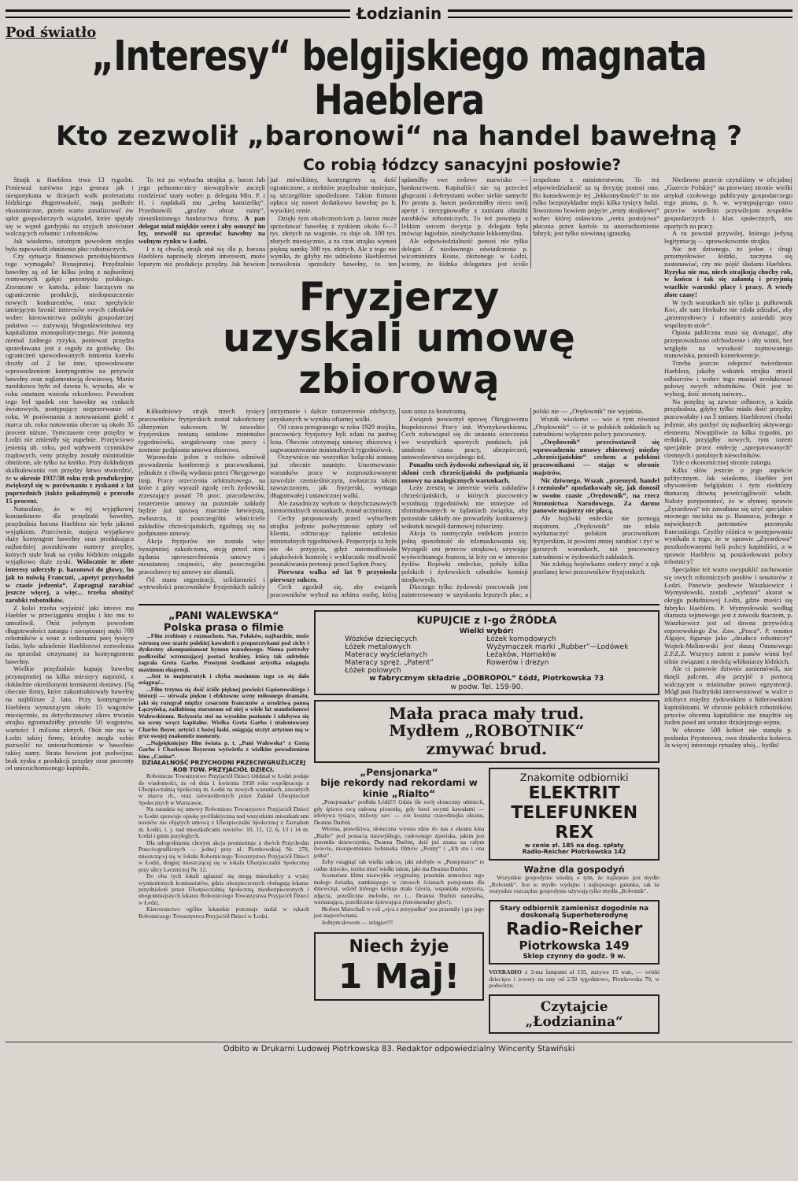Łodzianin
Pod światło
„Interesy“ belgijskiego magnata Haeblera
Kto zezwolił „baronowi“ na handel bawełną ?
Co robią łódzcy sanacyjni posłowie?
Strajk u Haeblera trwa 13 tygodni. Ponieważ zarówno jego geneza jak i niespotykana w dziejach walk proletariatu łódzkiego długotrwałość, mają podłoże ekonomiczne, przeto warto zanalizować ów splot gospodarczych wiązadeł, które spętały się w węzeł gardyjski na szyjach sześciuset walczących robotnic i robotników.
Jak wiadomo, istotnym powodem strajku była zapowiedź obniżenia płac robotniczych.
Czy sytuacja finansowa przedsiębiorstwa tego wymagała? Bynajmniej. Przędzalnie bawełny są od lat kilku jedną z najbardziej rentownych gałęzi przemysłu polskiego. Zrzeszone w kartelu, pilnie baczącym na ograniczenie produkcji, niedopuszczenie nowych konkurentów, oraz sprężyście umiejącym bronić interesów swych członków wobec kierownictwa polityki gospodarczej państwa — zażywają błogosławieństwa ery kapitalizmu monopolistycznego. Nie ponoszą niemal żadnego ryzyka, ponieważ przędza sprzedawana jest z reguły za gotówkę. Do ograniczeń spowodowanych istnienia kartelu doszły od 2 lat inne, spowodowane wprowadzeniem kontyngentów na przywóz bawełny oraz reglamentacją dewizową. Marża zarobkowa była od dawna b. wysoka, ale w roku ostatnim wzrosła rekordowo. Powodem tego był spadek cen bawełny na rynkach światowych, postępujący nieprzerwanie od roku. W porównaniu z notowaniami giełd z marca ub. roku notowania obecne są około 35 procent niższe. Tymczasem ceny przędzy w Łodzi nie zmieniły się zupełnie. Przejściowo jesienią ub. roku, pod wpływem czynników rządowych, ceny przędzy zostały minimalnie obniżone, ale tylko na krótko. Przy dokładnym skalkulowaniu cen przędzy łatwo stwierdzić, że w okresie 1937/38 roku zysk produkcyjny zwiększył się w porównaniu z zyskami z lat poprzednich (także pokaźnymi) o przeszło 15 procent.
Naturalnie, że w tej wyjątkowej koniunkturze dla przędzalń bawełny, przędzalnia barona Haeblera nie była jakimś wyjątkiem. Przeciwnie, mająca wyjątkowo duży kontyngent bawełny oraz produkująca najbardziej poszukiwane numery przędzy, których stale brak na rynku łódzkim osiągała wyjątkowo duże zyski. Widocznie te złote interesy uderzyły p. baronowi do głowy, bo jak to mówią Francuzi, „apetyt przychodzi w czasie jedzenia“. Zapragnął zarabiać jeszcze więcej, a więc... trzeba obniżyć zarobki robotników.
Z kolei trzeba wyjaśnić jaki interes ma Haebler w przeciąganiu strajku i kto mu to umożliwił. Otóż jedynym powodem długotrwałości zatargu i nieopisanej męki 700 robotników a wraz z rodzinami parę tysięcy ludzi, było udzielenie Haeblerowi zezwolenia na sprzedaż otrzymanej za kontyngentem bawełny.
Wielkie przędzalnie kupują bawełnę przynajmniej na kilka miesięcy naprzód, z dokładnie określonymi terminami dostawy. (Są obecnie firmy, które zakontraktowały bawełnę na najbliższe 2 lata. Przy kontyngencie Haeblera wynoszącym około 15 wagonów miesięcznie, za dotychczasowy okres trwania strajku zgromadziłby przeszło 50 wagonów, wartości 1 miliona złotych. Otóż nie ma w Łodzi takiej firmy, któraby mogła sobie pozwolić na unieruchomienie w bawełnie takiej sumy. Strata bowiem jest podwójna: brak zysku z produkcji przędzy oraz procenty od unieruchomionego kapitału.
To też po wybuchu strajku p. baron lub jego pełnomocnicy niewątpliwie zaczęli rozdzierać szaty wobec p. delegata Min. P. i H. i napłakali mu „pełną kamizelkę“. Przedstawili „groźny obraz ruiny“, nieuniknionego bankructwa firmy. A pan delegat miał miękkie serce i aby osuszyć im łzy, zezwolił na sprzedać bawełny na wolnym rynku w Łodzi.
I z tą chwilą strajk stał się dla p. barona Haeblera naprawdę złotym interesem, może lepszym niż produkcja przędzy. Jak bowiem już mówiliśmy, kontyngenty są dość ograniczone, a niektóre przędzalnie mniejsze, są szczególnie upośledzone. Takim firmom opłaca się nawet dodatkowo bawełnę po b. wysokiej cenie.
Dzięki tym okolicznościom p. baron może sprzedawać bawełnę z zyskiem około 6—7 tys. złotych na wagonie, co daje ok. 100 tys. złotych miesięcznie, a za czas strajku wynosi piękną sumkę 300 tys. złotych. Ale z tego nie wynika, że gdyby nie udzielono Haeblerowi zezwolenia sprzedaży bawełny, to ten splamiłby swe rodowe nazwisko — bankructwem. Kapitaliści nie są przecież głupcami i defetystami wobec siebie samych! Po prostu p. baron poskromiłby nieco swój apetyt i zrezygnowałby z zamiaru obniżki zarobków robotniczych. To też powzięta z lekkim sercem decyzja p. delegata była mówiąc łagodnie, niesłychanie lekkomyślna.
Ale odpowiedzialność ponosi nie tylko delegat. Z niedawnego oświadczenia p. wiceministra Rosse, złożonego w Łodzi, wiemy, że łódzka delegatura jest ściśle zespolona z ministerstwem. To też odpowiedzialność za tą decyzję ponosi ono. Bo konsekwencje tej „lekkomyślności“ to nie tylko bezprzykładne męki kilka tysięcy ludzi. Stworzono bowiem pojęcie „renty strajkowej“ wobec której osławiona „renta postojowa“ płacona przez kartele za unieruchomienie fabryk; jest tylko niewinną igraszką.
Fryzjerzy
uzyskali umowę zbiorową
Kilkudniowy strajk trzech tysięcy pracowników fryzjerskich został zakończony olbrzymim sukcesem. W zawodzie fryzjerskim zostaną ustalone minimalne tygodniówki, uregulowany czas pracy i zostanie podpisana umowa zbiorowa.
Wprawdzie jeden z cechów odmówił prowadzenia konferencji z pracownikami, jednakże z chwilą wydania przez Okręgowego Insp. Pracy orzeczenia arbitrażowego, na które z góry wyraził zgodę cech żydowski, zrzeszający ponad 70 proc. pracodawców, roszerzenie umowy na pozostałe zakłady będzie już sprawą znacznie łatwiejszą, zwłaszcza, iż poszczególni właściciele zakładów chrześcijańskich, zgadzają się na podpisanie umowy.
Akcja fryzjerów nie została więc bynajmniej zakończona, stoją przed nimi żądania upowszechnienia umowy i nieustannej czujności, aby poszczególni pracodawcy tej umowy nie złamali.
Od stanu organizacji, solidarności i wytrwałości pracowników fryzjerskich zależy utrzymanie i dalsze rozszerzenie zdobyczy, uzyskanych w wyniku ofiarnej walki.
Od czasu przegranego w roku 1929 strajku, pracownicy fryzjerscy byli zdani na pastwę losu. Obecnie otrzymają umowę zbiorową i zagwarantowanie minimalnych tygodniówek.
Oczywiście nie wszystkie bolączki zostaną już obecnie usunięte. Unormowanie warunków pracy w rozproszkowanym zawodzie rzemieślniczym, zwłaszcza takim zawszczonym, jak fryzjerski, wymaga długotrwałej i ustawicznej walki.
Ale zasadniczy wyłom w dotychczasowych nienormalnych stosunkach, został uczyniony.
Cechy proponowały przed wybuchem strajku jedynie podwyższenie opłaty od klienta, odrzucając żądanie ustalenia minimalnych tygodniówek. Propozycja ta była nie do przyjęcia, gdyż uniemożliwiała jakąkolwiek kontrolę i wykluczała możliwość poszukiwania pretensji przed Sądem Pracy.
Pierwsza walka od lat 9 przyniosła pierwszy sukces.
Cech zgodził się, aby związek pracowników wybrał na arbitra osobę, którą sam uzna za bezstronną.
Związek powierzył sprawę Okręgowemu Inspektorowi Pracy inż. Wyrzykowskiemu. Cech zobowiązał się do uznania orzeczenia we wszystkich spornych punktach, jak ustalenie czasu pracy, ubezpieczeń, ustawodawstwa socjalnego itd.
Ponadto cech żydowski zobowiązał się, iż skłoni cech chrześcijański do podpisania umowy na analogicznych warunkach.
Leży zresztą w interesie wielu zakładów chrześcijańskich, u których pracownicy wyrabiają tygodniówki nie mniejsze od sformułowanych w żądaniach związku, aby pozostałe zakłady nie prowadziły konkurencji wskutek nawpół darmowej robocizny.
Akcja ta nastręczyła endekom jeszcze jedną sposobność do zdemaskowania się. Wystąpili oni przeciw strajkowi, używając wyświchtanego frazesu, iż leży on w interesie żydów. Bojówki endeckie, pobiły kilku polskich i żydowskich członków komisji strajkowych.
Dlaczego tylko żydowski pracownik jest zainteresowany w uzyskaniu lepszych płac, a polski nie — „Orędownik“ nie wyjaśnia.
Wszak wiadomo — wie o tym również „Orędownik“ — iż w polskich zakładach są zatrudnieni wyłącznie polscy pracownicy.
„Orędownik“ przeciwstawił się wprowadzeniu umowy zbiorowej między „chrześcijańskim“ cechem a polskimi pracownikami — stając w obronie majstrów.
Nic dziwnego. Wszak „przemysł, handel i rzemiosło“ opodatkowały się, jak donosił w swoim czasie „Orędownik“, na rzecz Stronnictwa Narodowego. Za darmo panowie majstrzy nie płacą.
Ale bojówki endeckie nie pomogą majstrom. „Orędownik“ nie zdoła wytłumaczyć polskim pracownikom fryzjerskim, iż powinni mniej zarabiać i żyć w gorszych warunkach, niż pracownicy zatrudnieni w żydowskich zakładach.
Nie zdołają bojówkarze endecy zmyć z rąk przelanej krwi pracowników fryzjerskich.
„PANI WALEWSKA“
Polska prasa o filmie
...Film zrobiony z rozmachem. Nas, Polaków, najbardzie, może wzruszą owe szarże polskiej kawalerii z proporczykami pod cichy i dyskretny akompaniament hymnu narodowego. Niema potrzeby podkreślać wzruszającej postaci hrabiny, którą tak subtelnie zagrała Greta Garbo. Prostymi środkami artystka osiągnęła maximum ekspresji.
...Jest to majstersztyk i chyba maximum tego co się dało osiągnąć...
...Film trzyma się dość ściśle pięknej powieści Gąsiorowskiego i historji — utrwala piękne i efektowne sceny miłosnego dramatu, jaki się rozegrał między cesarzem francuzów a urodziwą panną Łączyńską, zaślubioną starszemu od niej o wiele lat szambelanowi Walewskiemu. Reżyseria stoi na wysokim poziomie i zdobywa się na sceny wręcz kapitalne. Wielka Greta Garbo i utalentowany Charles Boyer, artyści z bożej łaski, osiągają szczyt artyzmu mą w grze swojej znakomite momenty.
...Najpiękniejszy film świata p. t. „Pani Walewska“ z Gretą Garbo i Charlesem Boyerem wyświetla z wielkim powodzeniem kino „Casino“.
DZIAŁALNOŚĆ PRZYCHODNI PRZECIWGRUŹLICZEJ ROB TOW. PRZYJACIÓŁ DZIECI.
Robotnicze Towarzystwo Przyjaciół Dzieci Oddział w Łodzi podaje do wiadomości, że od dnia 1 kwietnia 1938 roku współpracuje z Ubezpieczalnią Społeczną m. Łodzi na nowych warunkach, zawartych w marcu rb., oraz zatwierdzonych przez Zakład Ubezpieczeń Społecznych w Warszawie.
Na zasadzie tej umowy Robotnicze Towarzystwo Przyjaciół Dzieci w Łodzi sprawuje opiekę profilaktyczną nad wszystkimi mieszkańcami terenów nie objętych umową z Ubezpieczalni Społecznej z Zarządem m. Łodzi, t. j. nad mieszkańcami rewirów: 10, 11, 12, 6, 13 i 14 m. Łodzi i gmin przyległych.
Dla udogodnienia chorym akcja promieniuje z dwóch Przychodni Przeciwgruźliczych — jednej przy ul. Piotrkowskiej Nr. 278, mieszczącej się w lokalu Robotniczego Towarzystwa Przyjaciół Dzieci w Łodzi, drugiej mieszczącej się w lokalu Ubezpieczalni Społecznej przy ulicy Leczniczej Nr. 12.
Do obu tych lokali zgłaszać się mogą mieszkańcy z wyżej wymienionych komisariatów, gdzie ubezpieczonych obsługują lekarze przydzieleni przez Ubezpieczalnię Społeczną, nieubezpieczonych i ubogomniejszych lekarze Robotniczego Towarzystwa Przyjaciół Dzieci w Łodzi.
Kierownictwo ogólne lekarskie pozostaje nadal w rękach Robotniczego Towarzystwa Przyjaciół Dzieci w Łodzi.
KUPUJCIE z I-go ŹRÓDŁA
Wielki wybór:
Wózków dziecięcych
Łóżek metalowych
Materacy wyściełanych
Materacy spręż. „Patent“
Łóżek polowych
Łóżek komodowych
Wyżymaczek marki „Rubber“—Lodówek
Leżaków, Hamaków
Rowerów i drezyn
w fabrycznym składzie „DOBROPOL“ Łódź, Piotrkowska 73
w podw. Tel. 159-90.
Mała praca mały trud.
Mydłem „ROBOTNIK“
zmywać brud.
„Pensjonarka“
bije rekordy nad rekordami w kinie „Rialto“
„Pensjonarka“ podbiła Łódź!!! Gdzie śle swój słoneczny uśmiech, gdy śpiewa swą radosną piosenkę, gdy bawi swymi kawałami — zdobywa tysiące, miliony serc — roz koszna czarodziejka ekranu, Deanna Durbin.
Wiosna, prawdziwa, słoneczna wiosna idzie do nas z ekranu kina „Rialto“ pod postacią niezwykłego, cudownego zjawiska, jakim jest przemiła dziewczynka, Deanna Durbin, dziś już znana na całym świecie, niezapomniana bohaterka filmów „Penny“ i „Ich stu i ona jedna“.
Żeby osiągnąć tak wielki sukces, jaki zdobyło w „Pensjonarce“ to cudne dziecko, trzeba mieć wielki talent, jaki ma Deanna Durbin.
Scenariusz filmu niezwykle oryginalny, przemiła atmosfera tego małego światka, zamkniętego w czterech ścianach pensjonatu dla dziewcząt, wśród którego króluje mała Gloria, wspaniała reżyseria, zdjęcia, prześliczne melodie, no i... Deanna Durbin naturalna, wzruszająca, prześlicznie śpiewająca (fenomenalny głos!).
Herbert Marschall w roli „ojca z przypadku“ jest przemiły i gra jego jest nieporównana.
Jednym słowem — szlagier!!!
Niech żyje
1 Maj!
Znakomite odbiorniki
ELEKTRIT
TELEFUNKEN
REX
w cenie zł. 185 na dog. spłaty
Radio-Reicher Piotrkowska 142
Ważne dla gospodyń
Wszystkie gospodynie wiedzą o tym, że najlepsze jest mydło „Robotnik“. Jest to mydło wydajne i najlepszego gatunku, tak że wszystkie oszczędne gospodynie używają tylko mydła „Robotnik“.
Stary odbiornik zamienisz dogodnie na doskonałą Superheterodynę
Radio-Reicher
Piotrkowska 149
Sklep czynny do godz. 9 w.
VOXRADIO z 3-ma lampami zł 135, zużywa 15 watt, — wózki dziecięce i rowery na raty od 2.50 tygodniowo, Piotrkowska 79, w podwórzu.
Czytajcie
„Łodzianina“
Niedawno przecie czytaliśmy w oficjalnej „Gazecie Polskiej“ na pierwszej stronie wielki artykuł czołowego publicysty gospodarczego tego pisma, p. b. w. występującego ostro przeciw wszelkim przywilejom zespołów gospodarczych i klas społecznych, nie opartych na pracy.
A tu powstał przywilej, którego jedyną legitymacją — sprowokowanie strajku.
Nic też dziwnego, że jeden i drugi przemysłowiec łódzki, zaczyna się zastanawiać, czy nie pójść śladami Haeblera. Ryzyka nie ma, niech strajkują choćby rok, w końcu i tak się załamią i przyjmią wszelkie warunki płacy i pracy. A wtedy złote czasy!
W tych warunkach nie tylko p. pułkownik Koc, ale sam Herkules nie zdoła zdziałać, aby „przemysłowcy i robotnicy zasiedali przy wspólnym stole“.
Opinia publiczna musi się domagać, aby przeprowadzono odchodzenie i aby winni, bez względu na wysokość zajmowanego stanowiska, ponieśli konsekwencje.
Trzeba jeszcze odeprzeć twierdzenie Haeblera, jakoby wskutek strajku stracił odbiorców i wobec tego musiał zredukować połowę swych robotników. Otóż jest to wybieg, dość zresztą naiwny...
Na przędzę są zawsze odbiorcy, a każda przędzalnia, gdyby tylko miała dość przędzy, pracowałaby i na 3 zmiany. Haeblerowi chodzi jedynie, aby pozbyć się najbardziej aktywnego elementu. Niwątpliwie za kilka tygodni, po redukcji, przyjąłby nowych, tym razem specjalnie przez endecję „spreparowanych“ ciemnych i potulnych niewolników.
Tyle o ekonomicznej stronie zatargu.
Kilka słów jeszcze o jego aspekcie politycznym. Jak wiadomo, Haebler jest obywatelem belgijskim i tym niektórzy tłumaczą dziwną powściągliwość władz. Należy przypomnieć, że w słynnej sprawie „Żyrardowa“ nie zawahano się użyć specjalnie mocnego nacisku na p. Baussaca, jednego z największych potentatów przemysłu francuskiego. Czyżby różnica w postępowaniu wynikała z tego, że w sprawie „Żyrardowa“ poszkodowanymi byli polscy kapitaliści, a w sprawie Haeblera są poszkodowani polscy robotnicy?
Specjalnie też warto uwypuklić zachowanie się owych robotniczych posłów i senatorów z Łodzi. Panowie posłowie Waszkiewicz i Wymysłowski, zostali „wybrani“ akurat w okręgu południowej Łodzi, gdzie mieści się fabryka Haeblera. P. Wymysłowski według diarusza sejmowego jest z zawodu tkaczem, p. Waszkiewicz jest od dawna przywódcą enperowskiego Zw. Zaw. „Praca“. P. senator Algajer, figuruje jako „działacz robotniczy“ Wojtek-Malinowski jest duszą Ozonowego Z.P.Z.Z. Wszyscy zatem z panów winni być silnie związani z niedolą włókniarzy łódzkich.
Ale ci panowie dziwnie zaniemówili, nie tknęli palcem, aby przyjść z pomocą walczącym o minimalne prawo egzystencji. Mógł pan Budzyński interweniować w walce o zdobycz między żydowskimi a hitlerowskimi kapitalistami. W obronie polskich robotników, przeciw obcemu kapitaliście nie znajdzie się żaden poseł ani senator dzisiejszego sejmu.
W obronie 500 kobiet nie stanęła p. posłanka Prystorowa, owa działaczka kobieca. Ja więcej interesuje rytualny ubój... bydła!
Odbito w Drukarni Ludowej Piotrkowska 83. Redaktor odpowiedzialny Wincenty Stawiński